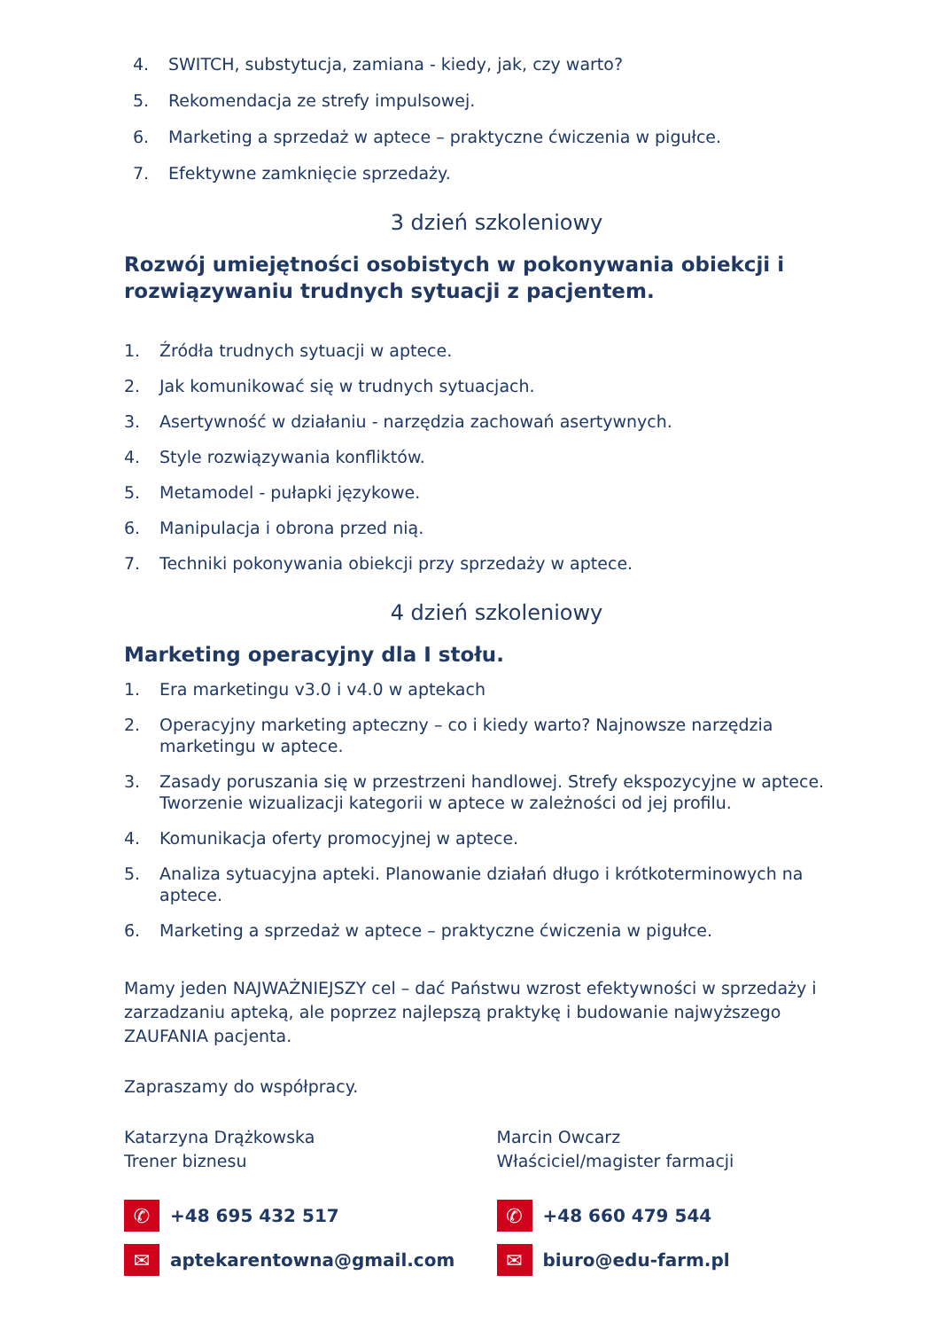4. SWITCH, substytucja, zamiana - kiedy, jak, czy warto?
5. Rekomendacja ze strefy impulsowej.
6. Marketing a sprzedaż w aptece – praktyczne ćwiczenia w pigułce.
7. Efektywne zamknięcie sprzedaży.
3 dzień szkoleniowy
Rozwój umiejętności osobistych w pokonywania obiekcji i rozwiązywaniu trudnych sytuacji z pacjentem.
1. Źródła trudnych sytuacji w aptece.
2. Jak komunikować się w trudnych sytuacjach.
3. Asertywność w działaniu - narzędzia zachowań asertywnych.
4. Style rozwiązywania konfliktów.
5. Metamodel - pułapki językowe.
6. Manipulacja i obrona przed nią.
7. Techniki pokonywania obiekcji przy sprzedaży w aptece.
4 dzień szkoleniowy
Marketing operacyjny dla I stołu.
1. Era marketingu v3.0 i v4.0 w aptekach
2. Operacyjny marketing apteczny – co i kiedy warto? Najnowsze narzędzia marketingu w aptece.
3. Zasady poruszania się w przestrzeni handlowej. Strefy ekspozycyjne w aptece. Tworzenie wizualizacji kategorii w aptece w zależności od jej profilu.
4. Komunikacja oferty promocyjnej w aptece.
5. Analiza sytuacyjna apteki. Planowanie działań długo i krótkoterminowych na aptece.
6. Marketing a sprzedaż w aptece – praktyczne ćwiczenia w pigułce.
Mamy jeden NAJWAŻNIEJSZY cel – dać Państwu wzrost efektywności w sprzedaży i zarzadzaniu apteką, ale poprzez najlepszą praktykę i budowanie najwyższego ZAUFANIA pacjenta.
Zapraszamy do współpracy.
Katarzyna Drążkowska
Trener biznesu
✆ +48 695 432 517
✉ aptekarentowna@gmail.com
Marcin Owcarz
Właściciel/magister farmacji
✆ +48 660 479 544
✉ biuro@edu-farm.pl